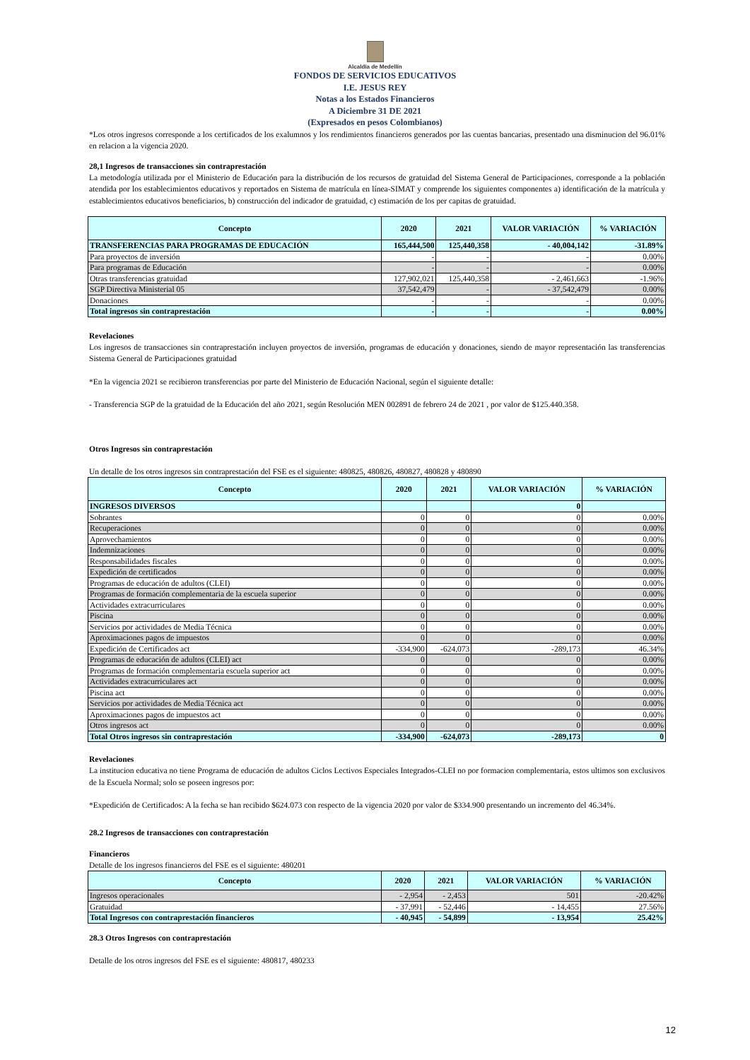Alcaldía de Medellín
FONDOS DE SERVICIOS EDUCATIVOS
I.E. JESUS REY
Notas a los Estados Financieros
A Diciembre 31 DE 2021
(Expresados en pesos Colombianos)
*Los otros ingresos corresponde a los certificados de los exalumnos y los rendimientos financieros generados por las cuentas bancarias, presentado una disminucion del 96.01% en relacion a la vigencia 2020.
28,1 Ingresos de transacciones sin contraprestación
La metodología utilizada por el Ministerio de Educación para la distribución de los recursos de gratuidad del Sistema General de Participaciones, corresponde a la población atendida por los establecimientos educativos y reportados en Sistema de matrícula en línea-SIMAT y comprende los siguientes componentes a) identificación de la matrícula y establecimientos educativos beneficiarios, b) construcción del indicador de gratuidad, c) estimación de los per capitas de gratuidad.
| Concepto | 2020 | 2021 | VALOR VARIACIÓN | % VARIACIÓN |
| --- | --- | --- | --- | --- |
| TRANSFERENCIAS PARA PROGRAMAS DE EDUCACIÓN | 165,444,500 | 125,440,358 | - 40,004,142 | -31.89% |
| Para proyectos de inversión | - | - | - | 0.00% |
| Para programas de Educación | - | - | - | 0.00% |
| Otras transferencias gratuidad | 127,902,021 | 125,440,358 | - 2,461,663 | -1.96% |
| SGP Directiva Ministerial 05 | 37,542,479 | - | - 37,542,479 | 0.00% |
| Donaciones | - | - | - | 0.00% |
| Total ingresos sin contraprestación | - | - | - | 0.00% |
Revelaciones
Los ingresos de transacciones sin contraprestación incluyen proyectos de inversión, programas de educación y donaciones, siendo de mayor representación las transferencias Sistema General de Participaciones gratuidad
*En la vigencia 2021 se recibieron transferencias por parte del Ministerio de Educación Nacional, según el siguiente detalle:
- Transferencia SGP de la gratuidad de la Educación del año 2021, según Resolución MEN 002891 de febrero 24 de 2021 , por valor de $125.440.358.
Otros Ingresos sin contraprestación
Un detalle de los otros ingresos sin contraprestación del FSE es el siguiente: 480825, 480826, 480827, 480828 y 480890
| Concepto | 2020 | 2021 | VALOR VARIACIÓN | % VARIACIÓN |
| --- | --- | --- | --- | --- |
| INGRESOS DIVERSOS | | | 0 | |
| Sobrantes | 0 | 0 | 0 | 0.00% |
| Recuperaciones | 0 | 0 | 0 | 0.00% |
| Aprovechamientos | 0 | 0 | 0 | 0.00% |
| Indemnizaciones | 0 | 0 | 0 | 0.00% |
| Responsabilidades fiscales | 0 | 0 | 0 | 0.00% |
| Expedición de certificados | 0 | 0 | 0 | 0.00% |
| Programas de educación de adultos (CLEI) | 0 | 0 | 0 | 0.00% |
| Programas de formación complementaria de la escuela superior | 0 | 0 | 0 | 0.00% |
| Actividades extracurriculares | 0 | 0 | 0 | 0.00% |
| Piscina | 0 | 0 | 0 | 0.00% |
| Servicios por actividades de Media Técnica | 0 | 0 | 0 | 0.00% |
| Aproximaciones pagos de impuestos | 0 | 0 | 0 | 0.00% |
| Expedición de Certificados act | -334,900 | -624,073 | -289,173 | 46.34% |
| Programas de educación de adultos (CLEI) act | 0 | 0 | 0 | 0.00% |
| Programas de formación complementaria escuela superior act | 0 | 0 | 0 | 0.00% |
| Actividades extracurriculares act | 0 | 0 | 0 | 0.00% |
| Piscina act | 0 | 0 | 0 | 0.00% |
| Servicios por actividades de Media Técnica act | 0 | 0 | 0 | 0.00% |
| Aproximaciones pagos de impuestos act | 0 | 0 | 0 | 0.00% |
| Otros ingresos act | 0 | 0 | 0 | 0.00% |
| Total Otros ingresos sin contraprestación | -334,900 | -624,073 | -289,173 | 0 |
Revelaciones
La institucion educativa no tiene Programa de educación de adultos Ciclos Lectivos Especiales Integrados-CLEI no por formacion complementaria, estos ultimos son exclusivos de la Escuela Normal; solo se poseen ingresos por:
*Expedición de Certificados: A la fecha se han recibido $624.073 con respecto de la vigencia 2020 por valor de $334.900 presentando un incremento del 46.34%.
28.2 Ingresos de transacciones con contraprestación
Financieros
Detalle de los ingresos financieros del FSE es el siguiente: 480201
| Concepto | 2020 | 2021 | VALOR VARIACIÓN | % VARIACIÓN |
| --- | --- | --- | --- | --- |
| Ingresos operacionales | - 2,954 | - 2,453 | 501 | -20.42% |
| Gratuidad | - 37,991 | - 52,446 | - 14,455 | 27.56% |
| Total Ingresos con contraprestación financieros | - 40,945 | - 54,899 | - 13,954 | 25.42% |
28.3 Otros Ingresos con contraprestación
Detalle de los otros ingresos del FSE es el siguiente: 480817, 480233
12